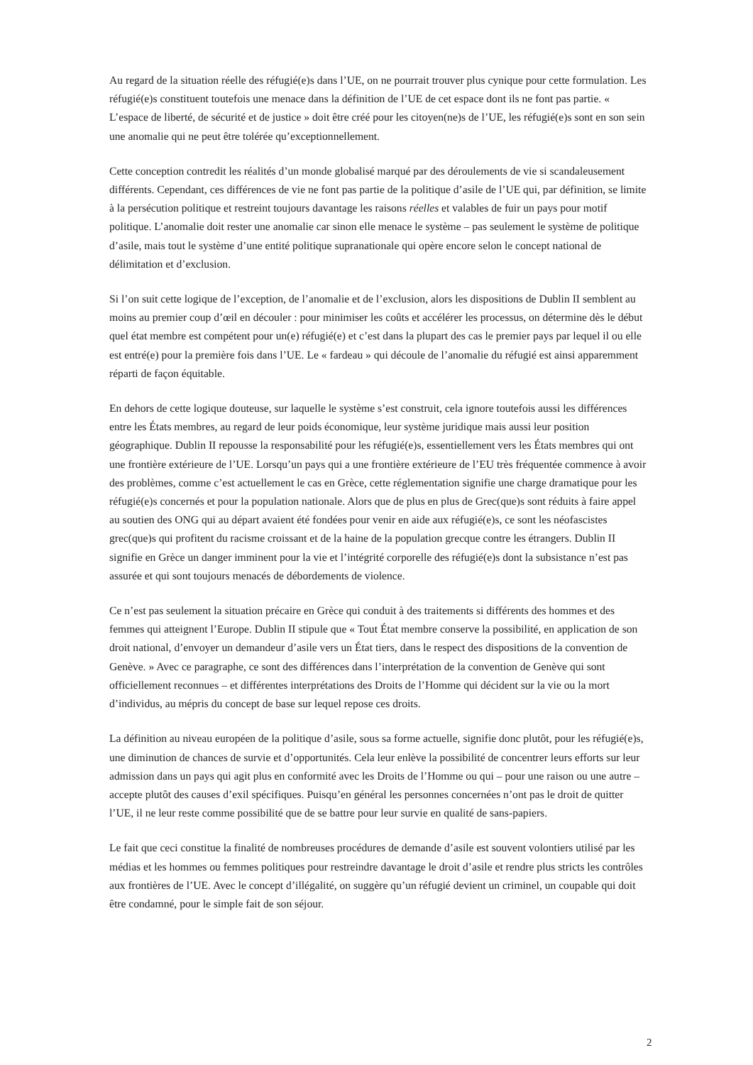Au regard de la situation réelle des réfugié(e)s dans l’UE, on ne pourrait trouver plus cynique pour cette formulation. Les réfugié(e)s constituent toutefois une menace dans la définition de l’UE de cet espace dont ils ne font pas partie. « L’espace de liberté, de sécurité et de justice » doit être créé pour les citoyen(ne)s de l’UE, les réfugié(e)s sont en son sein une anomalie qui ne peut être tolérée qu’exceptionnellement.
Cette conception contredit les réalités d’un monde globalisé marqué par des déroulements de vie si scandaleusement différents. Cependant, ces différences de vie ne font pas partie de la politique d’asile de l’UE qui, par définition, se limite à la persécution politique et restreint toujours davantage les raisons réelles et valables de fuir un pays pour motif politique. L’anomalie doit rester une anomalie car sinon elle menace le système – pas seulement le système de politique d’asile, mais tout le système d’une entité politique supranationale qui opère encore selon le concept national de délimitation et d’exclusion.
Si l’on suit cette logique de l’exception, de l’anomalie et de l’exclusion, alors les dispositions de Dublin II semblent au moins au premier coup d’œil en découler : pour minimiser les coûts et accélérer les processus, on détermine dès le début quel état membre est compétent pour un(e) réfugié(e) et c’est dans la plupart des cas le premier pays par lequel il ou elle est entré(e) pour la première fois dans l’UE. Le « fardeau » qui découle de l’anomalie du réfugié est ainsi apparemment réparti de façon équitable.
En dehors de cette logique douteuse, sur laquelle le système s’est construit, cela ignore toutefois aussi les différences entre les États membres, au regard de leur poids économique, leur système juridique mais aussi leur position géographique. Dublin II repousse la responsabilité pour les réfugié(e)s, essentiellement vers les États membres qui ont une frontière extérieure de l’UE. Lorsqu’un pays qui a une frontière extérieure de l’EU très fréquentée commence à avoir des problèmes, comme c’est actuellement le cas en Grèce, cette réglementation signifie une charge dramatique pour les réfugié(e)s concernés et pour la population nationale. Alors que de plus en plus de Grec(que)s sont réduits à faire appel au soutien des ONG qui au départ avaient été fondées pour venir en aide aux réfugié(e)s, ce sont les néofascistes grec(que)s qui profitent du racisme croissant et de la haine de la population grecque contre les étrangers. Dublin II signifie en Grèce un danger imminent pour la vie et l’intégrité corporelle des réfugié(e)s dont la subsistance n’est pas assurée et qui sont toujours menacés de débordements de violence.
Ce n’est pas seulement la situation précaire en Grèce qui conduit à des traitements si différents des hommes et des femmes qui atteignent l’Europe. Dublin II stipule que « Tout État membre conserve la possibilité, en application de son droit national, d’envoyer un demandeur d’asile vers un État tiers, dans le respect des dispositions de la convention de Genève. » Avec ce paragraphe, ce sont des différences dans l’interprétation de la convention de Genève qui sont officiellement reconnues – et différentes interprétations des Droits de l’Homme qui décident sur la vie ou la mort d’individus, au mépris du concept de base sur lequel repose ces droits.
La définition au niveau européen de la politique d’asile, sous sa forme actuelle, signifie donc plutôt, pour les réfugié(e)s, une diminution de chances de survie et d’opportunités. Cela leur enlève la possibilité de concentrer leurs efforts sur leur admission dans un pays qui agit plus en conformité avec les Droits de l’Homme ou qui – pour une raison ou une autre – accepte plutôt des causes d’exil spécifiques. Puisqu’en général les personnes concernées n’ont pas le droit de quitter l’UE, il ne leur reste comme possibilité que de se battre pour leur survie en qualité de sans-papiers.
Le fait que ceci constitue la finalité de nombreuses procédures de demande d’asile est souvent volontiers utilisé par les médias et les hommes ou femmes politiques pour restreindre davantage le droit d’asile et rendre plus stricts les contrôles aux frontières de l’UE. Avec le concept d’illégalité, on suggère qu’un réfugié devient un criminel, un coupable qui doit être condamné, pour le simple fait de son séjour.
2